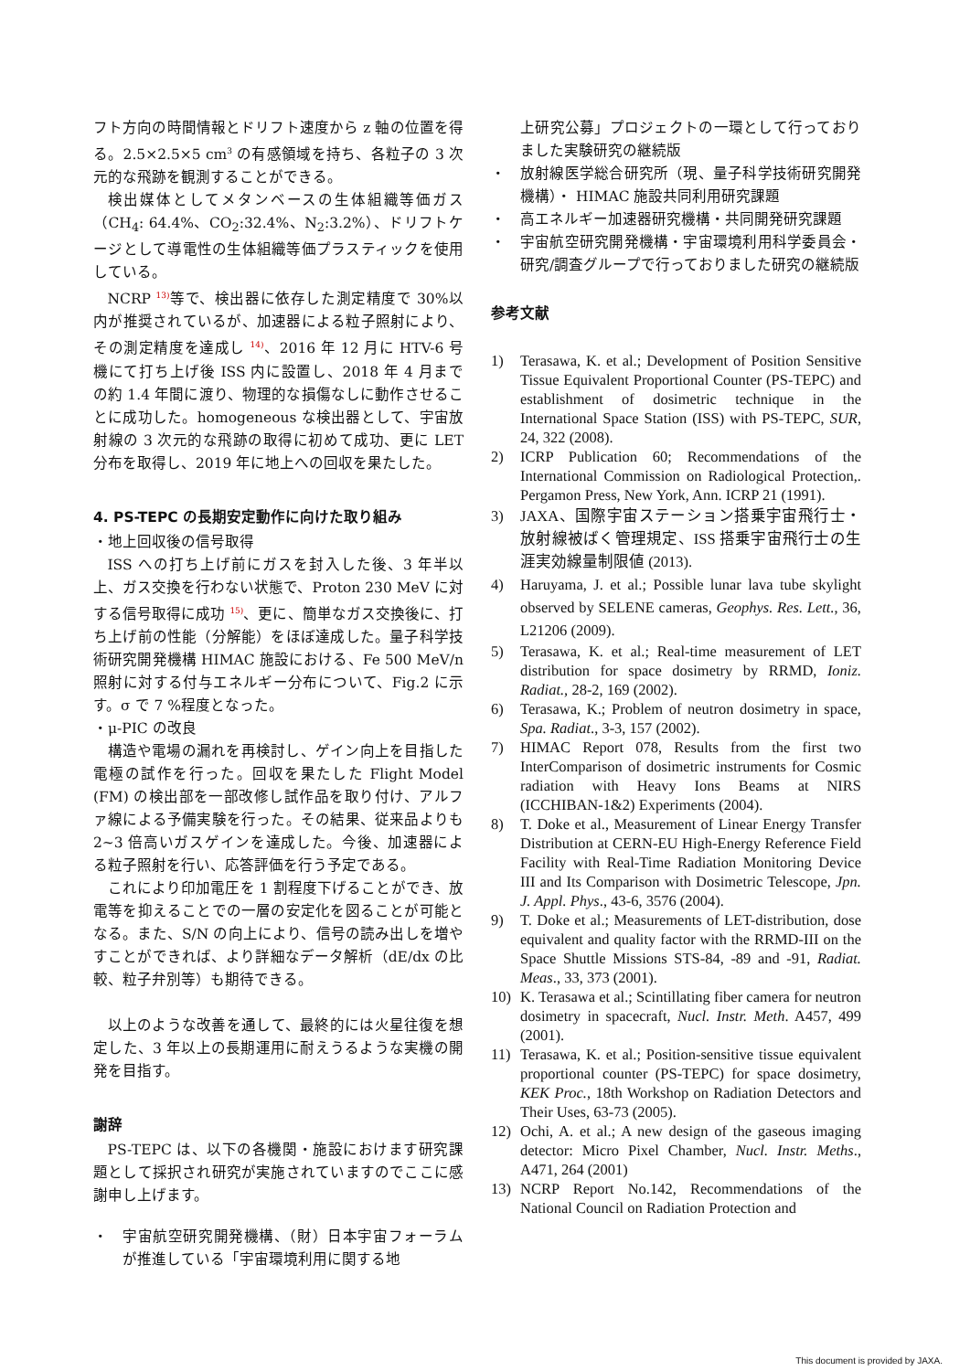フト方向の時間情報とドリフト速度から z 軸の位置を得る。2.5×2.5×5 cm<sup>3</sup> の有感領域を持ち、各粒子の 3 次元的な飛跡を観測することができる。
検出媒体としてメタンベースの生体組織等価ガス（CH<sub>4</sub>: 64.4%、CO<sub>2</sub>:32.4%、N<sub>2</sub>:3.2%）、ドリフトケージとして導電性の生体組織等価プラスティックを使用している。
NCRP <sup>13)</sup>等で、検出器に依存した測定精度で 30%以内が推奨されているが、加速器による粒子照射により、その測定精度を達成し <sup>14)</sup>、2016 年 12 月に HTV-6 号機にて打ち上げ後 ISS 内に設置し、2018 年 4 月までの約 1.4 年間に渡り、物理的な損傷なしに動作させることに成功した。homogeneous な検出器として、宇宙放射線の 3 次元的な飛跡の取得に初めて成功、更に LET 分布を取得し、2019 年に地上への回収を果たした。
4. PS-TEPC の長期安定動作に向けた取り組み
・地上回収後の信号取得
ISS への打ち上げ前にガスを封入した後、3 年半以上、ガス交換を行わない状態で、Proton 230 MeV に対する信号取得に成功 <sup>15)</sup>、更に、簡単なガス交換後に、打ち上げ前の性能（分解能）をほぼ達成した。量子科学技術研究開発機構 HIMAC 施設における、Fe 500 MeV/n 照射に対する付与エネルギー分布について、Fig.2 に示す。σ で 7 %程度となった。
・μ-PIC の改良
構造や電場の漏れを再検討し、ゲイン向上を目指した電極の試作を行った。回収を果たした Flight Model (FM) の検出部を一部改修し試作品を取り付け、アルファ線による予備実験を行った。その結果、従来品よりも 2~3 倍高いガスゲインを達成した。今後、加速器による粒子照射を行い、応答評価を行う予定である。
これにより印加電圧を 1 割程度下げることができ、放電等を抑えることでの一層の安定化を図ることが可能となる。また、S/N の向上により、信号の読み出しを増やすことができれば、より詳細なデータ解析（dE/dx の比較、粒子弁別等）も期待できる。
以上のような改善を通して、最終的には火星往復を想定した、3 年以上の長期運用に耐えうるような実機の開発を目指す。
謝辞
PS-TEPC は、以下の各機関・施設におけます研究課題として採択され研究が実施されていますのでここに感謝申し上げます。
・ 宇宙航空研究開発機構、（財）日本宇宙フォーラムが推進している「宇宙環境利用に関する地
上研究公募」プロジェクトの一環として行っておりました実験研究の継続版
・ 放射線医学総合研究所（現、量子科学技術研究開発機構）・ HIMAC 施設共同利用研究課題
・ 高エネルギー加速器研究機構・共同開発研究課題
・ 宇宙航空研究開発機構・宇宙環境利用科学委員会・研究/調査グループで行っておりました研究の継続版
参考文献
1) Terasawa, K. et al.; Development of Position Sensitive Tissue Equivalent Proportional Counter (PS-TEPC) and establishment of dosimetric technique in the International Space Station (ISS) with PS-TEPC, SUR, 24, 322 (2008).
2) ICRP Publication 60; Recommendations of the International Commission on Radiological Protection,. Pergamon Press, New York, Ann. ICRP 21 (1991).
3) JAXA、国際宇宙ステーション搭乗宇宙飛行士・放射線被ばく管理規定、ISS 搭乗宇宙飛行士の生涯実効線量制限値 (2013).
4) Haruyama, J. et al.; Possible lunar lava tube skylight observed by SELENE cameras, Geophys. Res. Lett., 36, L21206 (2009).
5) Terasawa, K. et al.; Real-time measurement of LET distribution for space dosimetry by RRMD, Ioniz. Radiat., 28-2, 169 (2002).
6) Terasawa, K.; Problem of neutron dosimetry in space, Spa. Radiat., 3-3, 157 (2002).
7) HIMAC Report 078, Results from the first two InterComparison of dosimetric instruments for Cosmic radiation with Heavy Ions Beams at NIRS (ICCHIBAN-1&2) Experiments (2004).
8) T. Doke et al., Measurement of Linear Energy Transfer Distribution at CERN-EU High-Energy Reference Field Facility with Real-Time Radiation Monitoring Device III and Its Comparison with Dosimetric Telescope, Jpn. J. Appl. Phys., 43-6, 3576 (2004).
9) T. Doke et al.; Measurements of LET-distribution, dose equivalent and quality factor with the RRMD-III on the Space Shuttle Missions STS-84, -89 and -91, Radiat. Meas., 33, 373 (2001).
10) K. Terasawa et al.; Scintillating fiber camera for neutron dosimetry in spacecraft, Nucl. Instr. Meth. A457, 499 (2001).
11) Terasawa, K. et al.; Position-sensitive tissue equivalent proportional counter (PS-TEPC) for space dosimetry, KEK Proc., 18th Workshop on Radiation Detectors and Their Uses, 63-73 (2005).
12) Ochi, A. et al.; A new design of the gaseous imaging detector: Micro Pixel Chamber, Nucl. Instr. Meths., A471, 264 (2001)
13) NCRP Report No.142, Recommendations of the National Council on Radiation Protection and
This document is provided by JAXA.